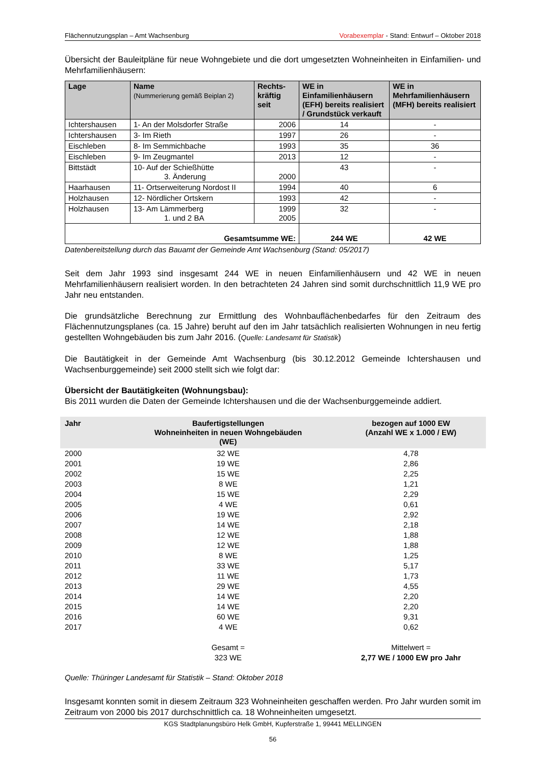Flächennutzungsplan – Amt Wachsenburg Vorabexemplar - Stand: Entwurf – Oktober 2018
Übersicht der Bauleitpläne für neue Wohngebiete und die dort umgesetzten Wohneinheiten in Einfamilien- und Mehrfamilienhäusern:
| Lage | Name (Nummerierung gemäß Beiplan 2) | Rechts- kräftig seit | WE in Einfamilienhäusern (EFH) bereits realisiert / Grundstück verkauft | WE in Mehrfamilienhäusern (MFH) bereits realisiert |
| --- | --- | --- | --- | --- |
| Ichtershausen | 1- An der Molsdorfer Straße | 2006 | 14 | - |
| Ichtershausen | 3- Im Rieth | 1997 | 26 | - |
| Eischleben | 8- Im Semmichbache | 1993 | 35 | 36 |
| Eischleben | 9- Im Zeugmantel | 2013 | 12 | - |
| Bittstädt | 10- Auf der Schießhütte 3. Änderung | 2000 | 43 | - |
| Haarhausen | 11- Ortserweiterung Nordost II | 1994 | 40 | 6 |
| Holzhausen | 12- Nördlicher Ortskern | 1993 | 42 | - |
| Holzhausen | 13- Am Lämmerberg 1. und 2 BA | 1999 2005 | 32 | - |
| Gesamtsumme WE: | | | 244 WE | 42 WE |
Datenbereitstellung durch das Bauamt der Gemeinde Amt Wachsenburg (Stand: 05/2017)
Seit dem Jahr 1993 sind insgesamt 244 WE in neuen Einfamilienhäusern und 42 WE in neuen Mehrfamilienhäusern realisiert worden. In den betrachteten 24 Jahren sind somit durchschnittlich 11,9 WE pro Jahr neu entstanden.
Die grundsätzliche Berechnung zur Ermittlung des Wohnbauflächenbedarfes für den Zeitraum des Flächennutzungsplanes (ca. 15 Jahre) beruht auf den im Jahr tatsächlich realisierten Wohnungen in neu fertig gestellten Wohngebäuden bis zum Jahr 2016. (Quelle: Landesamt für Statistik)
Die Bautätigkeit in der Gemeinde Amt Wachsenburg (bis 30.12.2012 Gemeinde Ichtershausen und Wachsenburggemeinde) seit 2000 stellt sich wie folgt dar:
Übersicht der Bautätigkeiten (Wohnungsbau):
Bis 2011 wurden die Daten der Gemeinde Ichtershausen und die der Wachsenburggemeinde addiert.
| Jahr | Baufertigstellungen Wohneinheiten in neuen Wohngebäuden (WE) | bezogen auf 1000 EW (Anzahl WE x 1.000 / EW) |
| --- | --- | --- |
| 2000 | 32 WE | 4,78 |
| 2001 | 19 WE | 2,86 |
| 2002 | 15 WE | 2,25 |
| 2003 | 8 WE | 1,21 |
| 2004 | 15 WE | 2,29 |
| 2005 | 4 WE | 0,61 |
| 2006 | 19 WE | 2,92 |
| 2007 | 14 WE | 2,18 |
| 2008 | 12 WE | 1,88 |
| 2009 | 12 WE | 1,88 |
| 2010 | 8 WE | 1,25 |
| 2011 | 33 WE | 5,17 |
| 2012 | 11 WE | 1,73 |
| 2013 | 29 WE | 4,55 |
| 2014 | 14 WE | 2,20 |
| 2015 | 14 WE | 2,20 |
| 2016 | 60 WE | 9,31 |
| 2017 | 4 WE | 0,62 |
| | Gesamt = 323 WE | Mittelwert = 2,77 WE / 1000 EW pro Jahr |
Quelle: Thüringer Landesamt für Statistik – Stand: Oktober 2018
Insgesamt konnten somit in diesem Zeitraum 323 Wohneinheiten geschaffen werden. Pro Jahr wurden somit im Zeitraum von 2000 bis 2017 durchschnittlich ca. 18 Wohneinheiten umgesetzt.
KGS Stadtplanungsbüro Helk GmbH, Kupferstraße 1, 99441 MELLINGEN
56